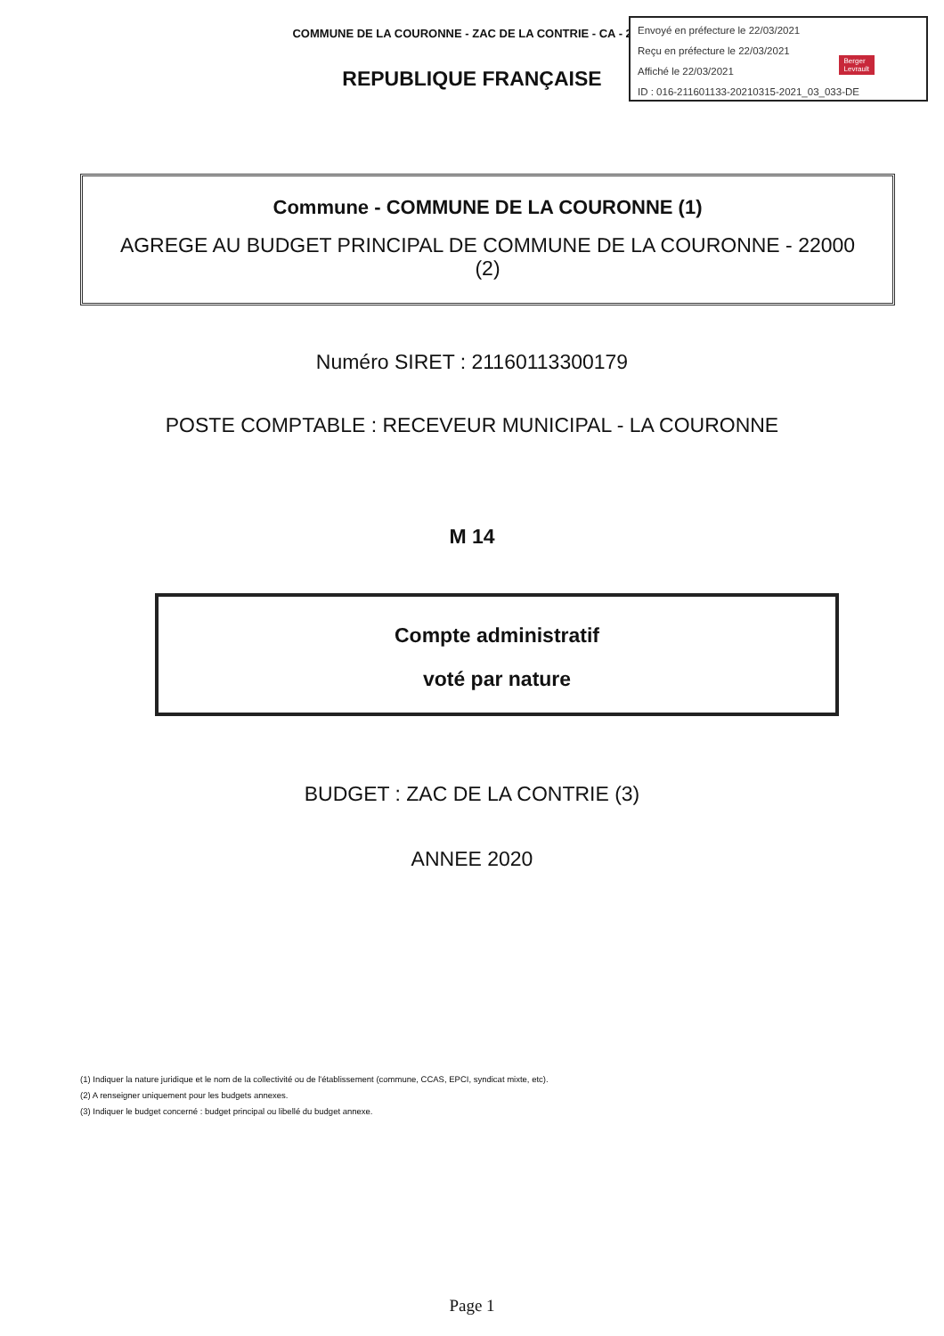COMMUNE DE LA COURONNE - ZAC DE LA CONTRIE - CA - 2020
Envoyé en préfecture le 22/03/2021
Reçu en préfecture le 22/03/2021
Affiché le 22/03/2021
ID : 016-211601133-20210315-2021_03_033-DE
Berger
Levrault
REPUBLIQUE FRANÇAISE
Commune - COMMUNE DE LA COURONNE (1)
AGREGE AU BUDGET PRINCIPAL DE COMMUNE DE LA COURONNE - 22000 (2)
Numéro SIRET : 21160113300179
POSTE COMPTABLE : RECEVEUR MUNICIPAL - LA COURONNE
M 14
Compte administratif
voté par nature
BUDGET : ZAC DE LA CONTRIE (3)
ANNEE 2020
(1) Indiquer la nature juridique et le nom de la collectivité ou de l'établissement (commune, CCAS, EPCI, syndicat mixte, etc).
(2) A renseigner uniquement pour les budgets annexes.
(3) Indiquer le budget concerné : budget principal ou libellé du budget annexe.
Page 1